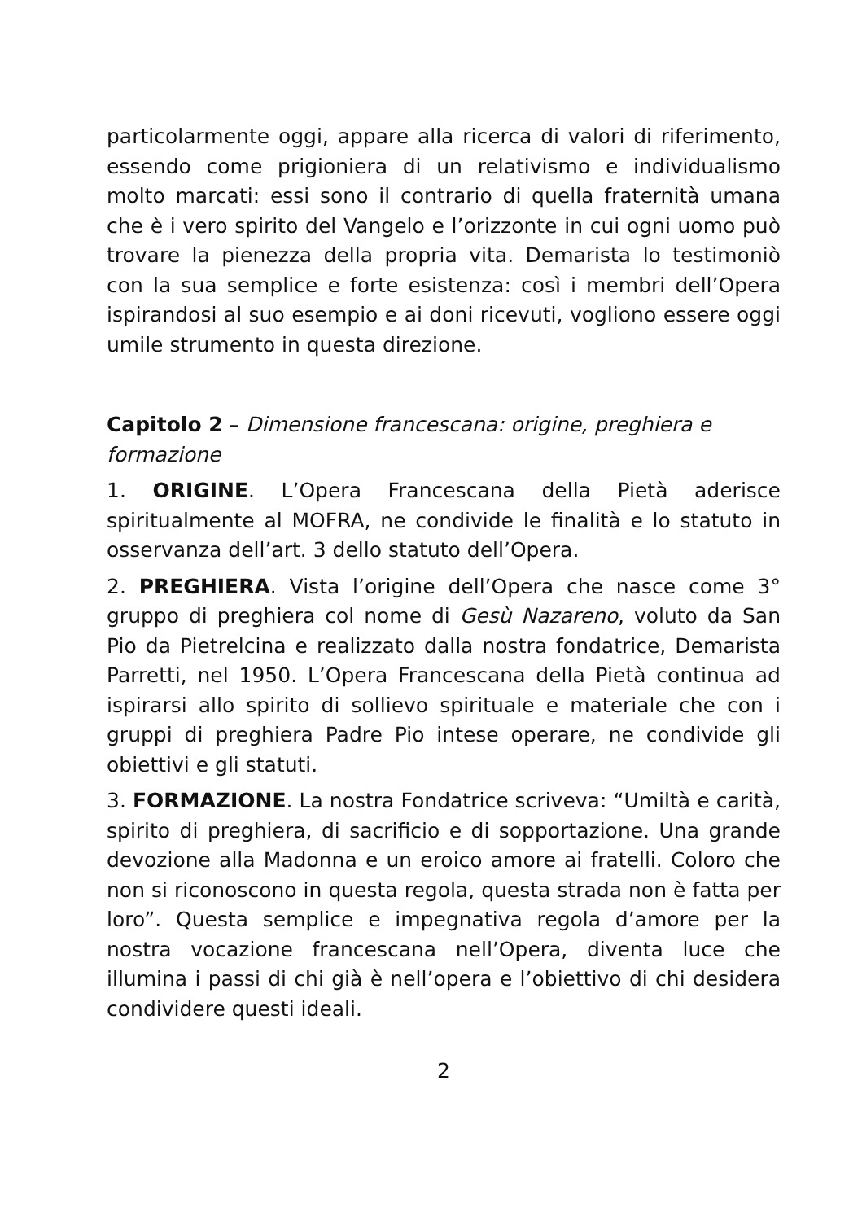particolarmente oggi, appare alla ricerca di valori di riferimento, essendo come prigioniera di un relativismo e individualismo molto marcati: essi sono il contrario di quella fraternità umana che è i vero spirito del Vangelo e l’orizzonte in cui ogni uomo può trovare la pienezza della propria vita. Demarista lo testimoniò con la sua semplice e forte esistenza: così i membri dell’Opera ispirandosi al suo esempio e ai doni ricevuti, vogliono essere oggi umile strumento in questa direzione.
Capitolo 2 – Dimensione francescana: origine, preghiera e formazione
1. ORIGINE. L’Opera Francescana della Pietà aderisce spiritualmente al MOFRA, ne condivide le finalità e lo statuto in osservanza dell’art. 3 dello statuto dell’Opera.
2. PREGHIERA. Vista l’origine dell’Opera che nasce come 3° gruppo di preghiera col nome di Gesù Nazareno, voluto da San Pio da Pietrelcina e realizzato dalla nostra fondatrice, Demarista Parretti, nel 1950. L’Opera Francescana della Pietà continua ad ispirarsi allo spirito di sollievo spirituale e materiale che con i gruppi di preghiera Padre Pio intese operare, ne condivide gli obiettivi e gli statuti.
3. FORMAZIONE. La nostra Fondatrice scriveva: “Umiltà e carità, spirito di preghiera, di sacrificio e di sopportazione. Una grande devozione alla Madonna e un eroico amore ai fratelli. Coloro che non si riconoscono in questa regola, questa strada non è fatta per loro”. Questa semplice e impegnativa regola d’amore per la nostra vocazione francescana nell’Opera, diventa luce che illumina i passi di chi già è nell’opera e l’obiettivo di chi desidera condividere questi ideali.
2